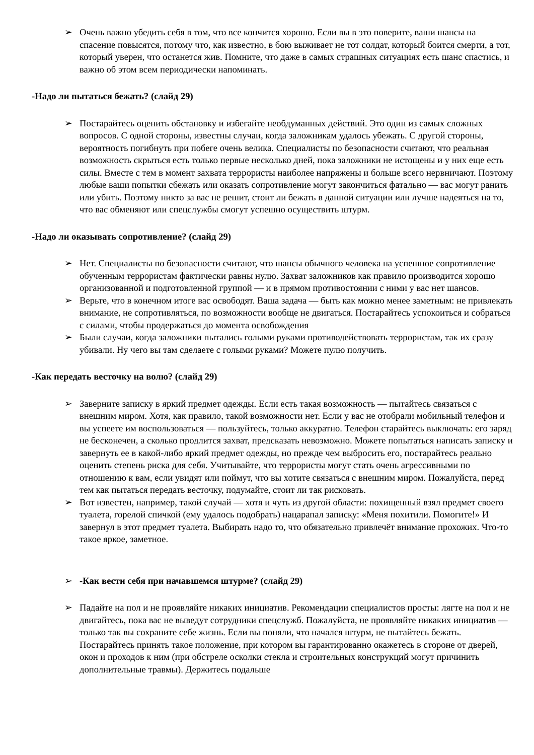➢ Очень важно убедить себя в том, что все кончится хорошо. Если вы в это поверите, ваши шансы на спасение повысятся, потому что, как известно, в бою выживает не тот солдат, который боится смерти, а тот, который уверен, что останется жив. Помните, что даже в самых страшных ситуациях есть шанс спастись, и важно об этом всем периодически напоминать.
-Надо ли пытаться бежать? (слайд 29)
➢ Постарайтесь оценить обстановку и избегайте необдуманных действий. Это один из самых сложных вопросов. С одной стороны, известны случаи, когда заложникам удалось убежать. С другой стороны, вероятность погибнуть при побеге очень велика. Специалисты по безопасности считают, что реальная возможность скрыться есть только первые несколько дней, пока заложники не истощены и у них еще есть силы. Вместе с тем в момент захвата террористы наиболее напряжены и больше всего нервничают. Поэтому любые ваши попытки сбежать или оказать сопротивление могут закончиться фатально — вас могут ранить или убить. Поэтому никто за вас не решит, стоит ли бежать в данной ситуации или лучше надеяться на то, что вас обменяют или спецслужбы смогут успешно осуществить штурм.
-Надо ли оказывать сопротивление? (слайд 29)
➢ Нет. Специалисты по безопасности считают, что шансы обычного человека на успешное сопротивление обученным террористам фактически равны нулю. Захват заложников как правило производится хорошо организованной и подготовленной группой — и в прямом противостоянии с ними у вас нет шансов.
➢ Верьте, что в конечном итоге вас освободят. Ваша задача — быть как можно менее заметным: не привлекать внимание, не сопротивляться, по возможности вообще не двигаться. Постарайтесь успокоиться и собраться с силами, чтобы продержаться до момента освобождения
➢ Были случаи, когда заложники пытались голыми руками противодействовать террористам, так их сразу убивали. Ну чего вы там сделаете с голыми руками? Можете пулю получить.
-Как передать весточку на волю? (слайд 29)
➢ Заверните записку в яркий предмет одежды. Если есть такая возможность — пытайтесь связаться с внешним миром. Хотя, как правило, такой возможности нет. Если у вас не отобрали мобильный телефон и вы успеете им воспользоваться — пользуйтесь, только аккуратно. Телефон старайтесь выключать: его заряд не бесконечен, а сколько продлится захват, предсказать невозможно. Можете попытаться написать записку и завернуть ее в какой-либо яркий предмет одежды, но прежде чем выбросить его, постарайтесь реально оценить степень риска для себя. Учитывайте, что террористы могут стать очень агрессивными по отношению к вам, если увидят или поймут, что вы хотите связаться с внешним миром. Пожалуйста, перед тем как пытаться передать весточку, подумайте, стоит ли так рисковать.
➢ Вот известен, например, такой случай — хотя и чуть из другой области: похищенный взял предмет своего туалета, горелой спичкой (ему удалось подобрать) нацарапал записку: «Меня похитили. Помогите!» И завернул в этот предмет туалета. Выбирать надо то, что обязательно привлечёт внимание прохожих. Что-то такое яркое, заметное.
➢ -Как вести себя при начавшемся штурме? (слайд 29)
➢ Падайте на пол и не проявляйте никаких инициатив. Рекомендации специалистов просты: лягте на пол и не двигайтесь, пока вас не выведут сотрудники спецслужб. Пожалуйста, не проявляйте никаких инициатив — только так вы сохраните себе жизнь. Если вы поняли, что начался штурм, не пытайтесь бежать. Постарайтесь принять такое положение, при котором вы гарантированно окажетесь в стороне от дверей, окон и проходов к ним (при обстреле осколки стекла и строительных конструкций могут причинить дополнительные травмы). Держитесь подальше